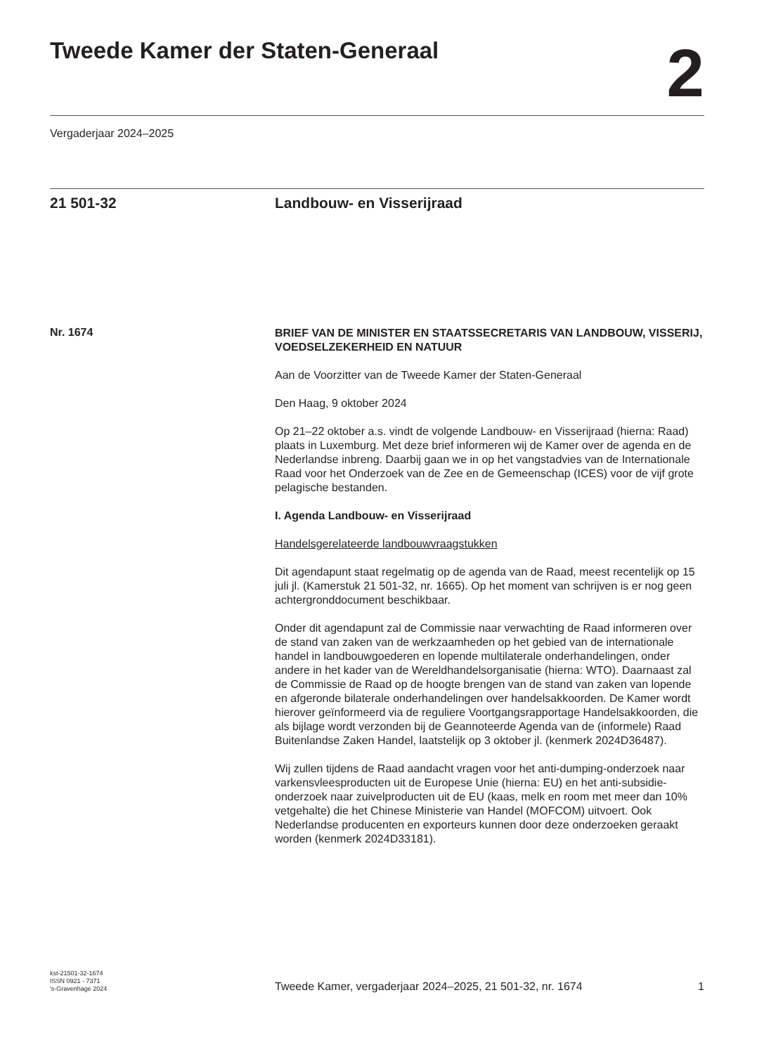Tweede Kamer der Staten-Generaal
2
Vergaderjaar 2024–2025
21 501-32 Landbouw- en Visserijraad
Nr. 1674
BRIEF VAN DE MINISTER EN STAATSSECRETARIS VAN LANDBOUW, VISSERIJ, VOEDSELZEKERHEID EN NATUUR
Aan de Voorzitter van de Tweede Kamer der Staten-Generaal
Den Haag, 9 oktober 2024
Op 21–22 oktober a.s. vindt de volgende Landbouw- en Visserijraad (hierna: Raad) plaats in Luxemburg. Met deze brief informeren wij de Kamer over de agenda en de Nederlandse inbreng. Daarbij gaan we in op het vangstadvies van de Internationale Raad voor het Onderzoek van de Zee en de Gemeenschap (ICES) voor de vijf grote pelagische bestanden.
I. Agenda Landbouw- en Visserijraad
Handelsgerelateerde landbouwvraagstukken
Dit agendapunt staat regelmatig op de agenda van de Raad, meest recentelijk op 15 juli jl. (Kamerstuk 21 501-32, nr. 1665). Op het moment van schrijven is er nog geen achtergronddocument beschikbaar.
Onder dit agendapunt zal de Commissie naar verwachting de Raad informeren over de stand van zaken van de werkzaamheden op het gebied van de internationale handel in landbouwgoederen en lopende multilaterale onderhandelingen, onder andere in het kader van de Wereldhandelsorganisatie (hierna: WTO). Daarnaast zal de Commissie de Raad op de hoogte brengen van de stand van zaken van lopende en afgeronde bilaterale onderhandelingen over handelsakkoorden. De Kamer wordt hierover geïnformeerd via de reguliere Voortgangsrapportage Handelsakkoorden, die als bijlage wordt verzonden bij de Geannoteerde Agenda van de (informele) Raad Buitenlandse Zaken Handel, laatstelijk op 3 oktober jl. (kenmerk 2024D36487).
Wij zullen tijdens de Raad aandacht vragen voor het anti-dumping-onderzoek naar varkensvleesproducten uit de Europese Unie (hierna: EU) en het anti-subsidie-onderzoek naar zuivelproducten uit de EU (kaas, melk en room met meer dan 10% vetgehalte) die het Chinese Ministerie van Handel (MOFCOM) uitvoert. Ook Nederlandse producenten en exporteurs kunnen door deze onderzoeken geraakt worden (kenmerk 2024D33181).
kst-21501-32-1674
ISSN 0921 - 7371
's-Gravenhage 2024
Tweede Kamer, vergaderjaar 2024–2025, 21 501-32, nr. 1674
1